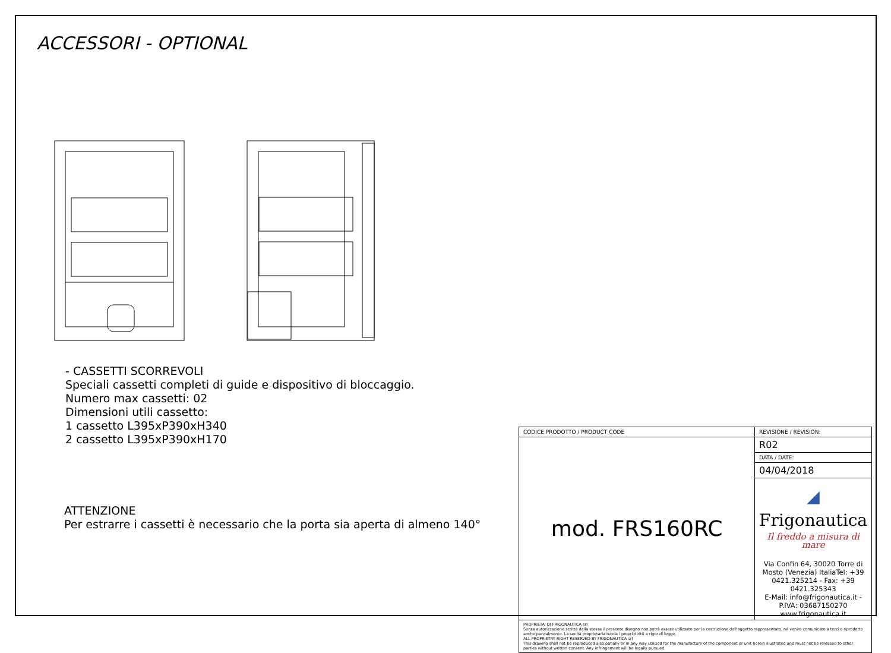ACCESSORI - OPTIONAL
- CASSETTI SCORREVOLI
Speciali cassetti completi di guide e dispositivo di bloccaggio.
Numero max cassetti: 02
Dimensioni utili cassetto:
1 cassetto L395xP390xH340
2 cassetto L395xP390xH170
ATTENZIONE
Per estrarre i cassetti è necessario che la porta sia aperta di almeno 140°
| CODICE PRODOTTO / PRODUCT CODE | REVISIONE / REVISION: |
| mod. FRS160RC | R02 |
| | DATA / DATE: |
| | 04/04/2018 |
| | ◢ Frigonautica Il freddo a misura di mare Via Confin 64, 30020 Torre di Mosto (Venezia) ItaliaTel: +39 0421.325214 - Fax: +39 0421.325343 E-Mail: info@frigonautica.it - P.IVA: 03687150270 www.frigonautica.it |
| PROPRIETA' DI FRIGONAUTICA srl Senza autorizzazione scritta della stessa il presente disegno non potrà essere utilizzato per la costruzione dell'oggetto rappresentato, nè venire comunicato a terzi o riprodotto anche parzialmente. La socità proprietaria tutela i propri diritti a rigor di legge. ALL PROPRIETRY RIGHT RESERVED BY FRIGONAUTICA srl This drawing shall not be reproduced also patially or in any way utilized for the manufacture of the component or unit herein illustrated and must not be released to other parties without written consent. Any infringement will be legally pursued. | |